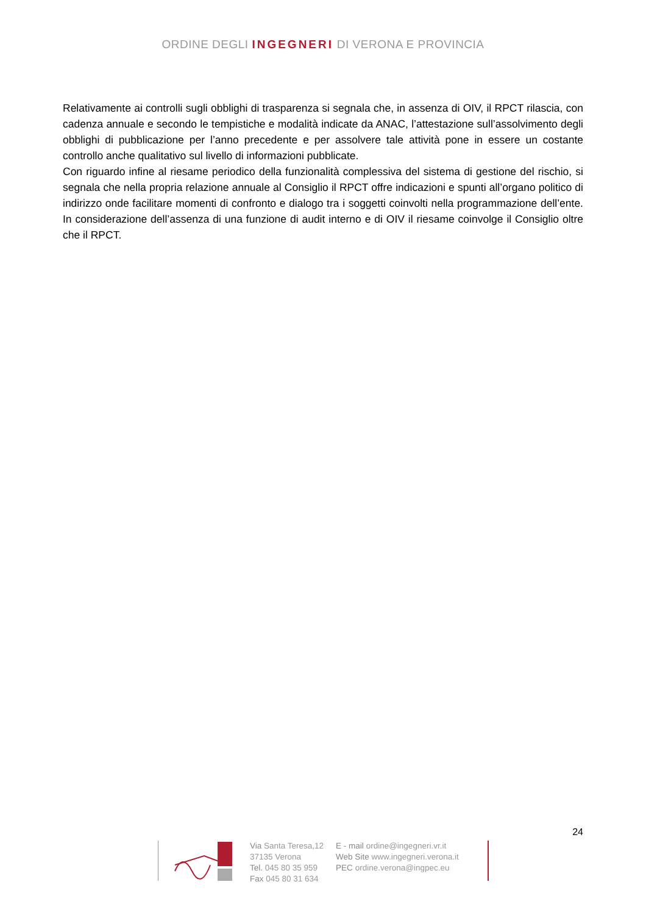ORDINE DEGLI INGEGNERI DI VERONA E PROVINCIA
Relativamente ai controlli sugli obblighi di trasparenza si segnala che, in assenza di OIV, il RPCT rilascia, con cadenza annuale e secondo le tempistiche e modalità indicate da ANAC, l’attestazione sull’assolvimento degli obblighi di pubblicazione per l’anno precedente e per assolvere tale attività pone in essere un costante controllo anche qualitativo sul livello di informazioni pubblicate.
Con riguardo infine al riesame periodico della funzionalità complessiva del sistema di gestione del rischio, si segnala che nella propria relazione annuale al Consiglio il RPCT offre indicazioni e spunti all’organo politico di indirizzo onde facilitare momenti di confronto e dialogo tra i soggetti coinvolti nella programmazione dell’ente. In considerazione dell’assenza di una funzione di audit interno e di OIV il riesame coinvolge il Consiglio oltre che il RPCT.
24
Via Santa Teresa,12
37135 Verona
Tel. 045 80 35 959
Fax 045 80 31 634
E - mail ordine@ingegneri.vr.it
Web Site www.ingegneri.verona.it
PEC ordine.verona@ingpec.eu